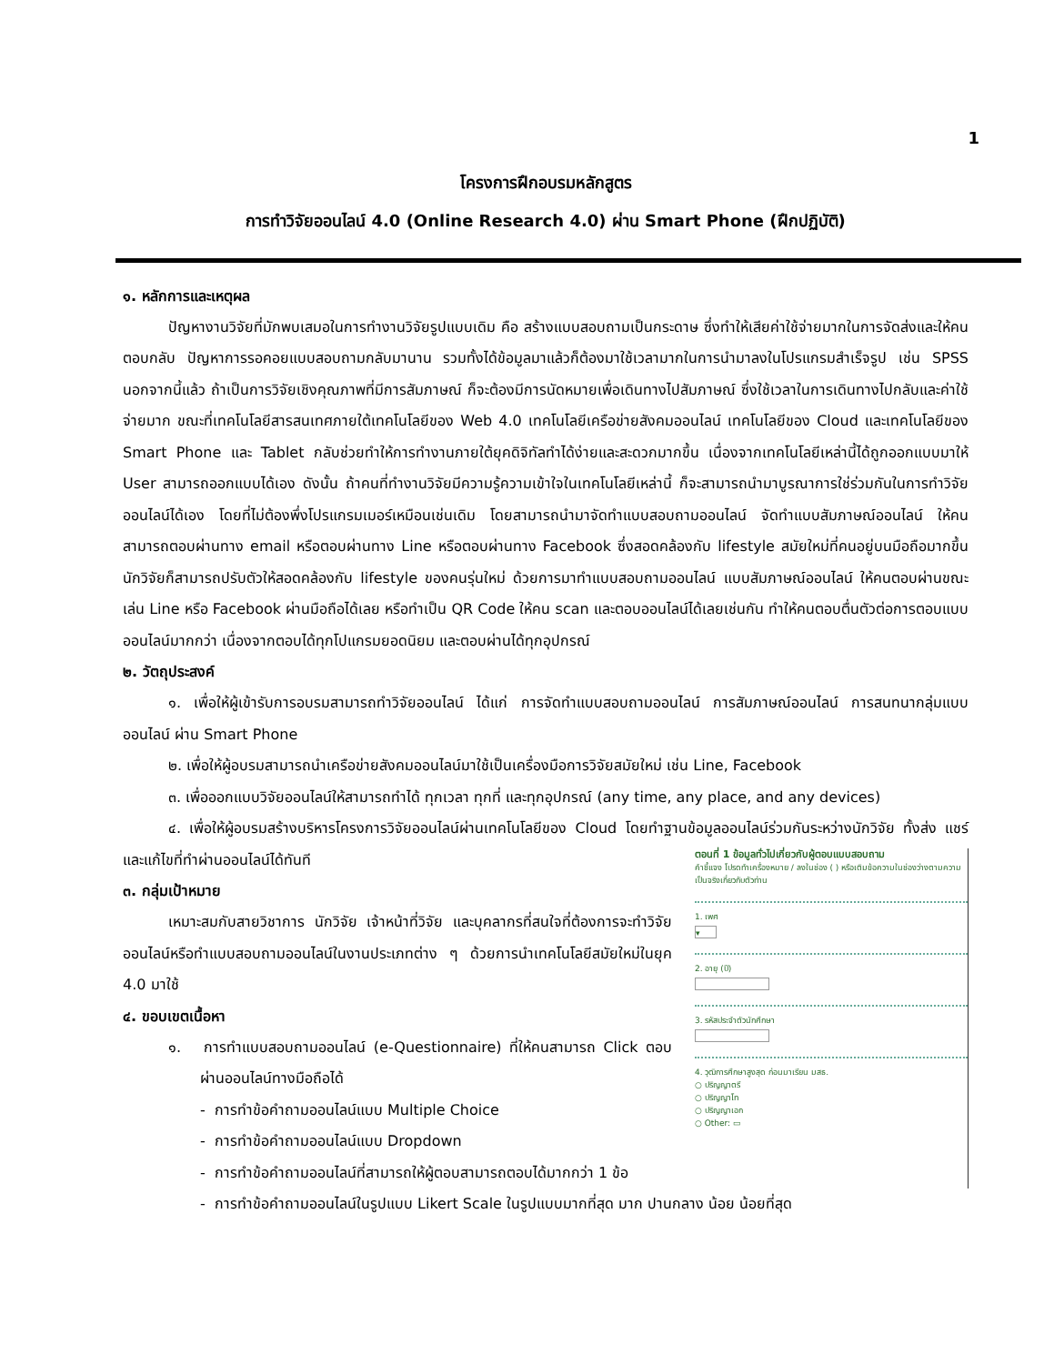1
โครงการฝึกอบรมหลักสูตร
การทำวิจัยออนไลน์ 4.0 (Online Research 4.0) ผ่าน Smart Phone (ฝึกปฏิบัติ)
๑. หลักการและเหตุผล
ปัญหางานวิจัยที่มักพบเสมอในการทำงานวิจัยรูปแบบเดิม คือ สร้างแบบสอบถามเป็นกระดาษ ซึ่งทำให้เสียค่าใช้จ่ายมากในการจัดส่งและให้คนตอบกลับ ปัญหาการรอคอยแบบสอบถามกลับมานาน รวมทั้งได้ข้อมูลมาแล้วก็ต้องมาใช้เวลามากในการนำมาลงในโปรแกรมสำเร็จรูป เช่น SPSS นอกจากนี้แล้ว ถ้าเป็นการวิจัยเชิงคุณภาพที่มีการสัมภาษณ์ ก็จะต้องมีการนัดหมายเพื่อเดินทางไปสัมภาษณ์ ซึ่งใช้เวลาในการเดินทางไปกลับและค่าใช้จ่ายมาก ขณะที่เทคโนโลยีสารสนเทศภายใต้เทคโนโลยีของ Web 4.0 เทคโนโลยีเครือข่ายสังคมออนไลน์ เทคโนโลยีของ Cloud และเทคโนโลยีของ Smart Phone และ Tablet กลับช่วยทำให้การทำงานภายใต้ยุคดิจิทัลทำได้ง่ายและสะดวกมากขึ้น เนื่องจากเทคโนโลยีเหล่านี้ได้ถูกออกแบบมาให้ User สามารถออกแบบได้เอง ดังนั้น ถ้าคนที่ทำงานวิจัยมีความรู้ความเข้าใจในเทคโนโลยีเหล่านี้ ก็จะสามารถนำมาบูรณาการใช่ร่วมกันในการทำวิจัยออนไลน์ได้เอง โดยที่ไม่ต้องพึ่งโปรแกรมเมอร์เหมือนเช่นเดิม โดยสามารถนำมาจัดทำแบบสอบถามออนไลน์ จัดทำแบบสัมภาษณ์ออนไลน์ ให้คนสามารถตอบผ่านทาง email หรือตอบผ่านทาง Line หรือตอบผ่านทาง Facebook ซึ่งสอดคล้องกับ lifestyle สมัยใหม่ที่คนอยู่บนมือถือมากขึ้น นักวิจัยก็สามารถปรับตัวให้สอดคล้องกับ lifestyle ของคนรุ่นใหม่ ด้วยการมาทำแบบสอบถามออนไลน์ แบบสัมภาษณ์ออนไลน์ ให้คนตอบผ่านขณะเล่น Line หรือ Facebook ผ่านมือถือได้เลย หรือทำเป็น QR Code ให้คน scan และตอบออนไลน์ได้เลยเช่นกัน ทำให้คนตอบตื่นตัวต่อการตอบแบบออนไลน์มากกว่า เนื่องจากตอบได้ทุกโปแกรมยอดนิยม และตอบผ่านได้ทุกอุปกรณ์
๒. วัตถุประสงค์
๑. เพื่อให้ผู้เข้ารับการอบรมสามารถทำวิจัยออนไลน์ ได้แก่ การจัดทำแบบสอบถามออนไลน์ การสัมภาษณ์ออนไลน์ การสนทนากลุ่มแบบออนไลน์ ผ่าน Smart Phone
๒. เพื่อให้ผู้อบรมสามารถนำเครือข่ายสังคมออนไลน์มาใช้เป็นเครื่องมือการวิจัยสมัยใหม่ เช่น Line, Facebook
๓. เพื่อออกแบบวิจัยออนไลน์ให้สามารถทำได้ ทุกเวลา ทุกที่ และทุกอุปกรณ์ (any time, any place, and any devices)
๔. เพื่อให้ผู้อบรมสร้างบริหารโครงการวิจัยออนไลน์ผ่านเทคโนโลยีของ Cloud โดยทำฐานข้อมูลออนไลน์ร่วมกันระหว่างนักวิจัย ทั้งส่ง แชร์ และแก้ไขที่ทำผ่านออนไลน์ได้ทันที
๓. กลุ่มเป้าหมาย
เหมาะสมกับสายวิชาการ นักวิจัย เจ้าหน้าที่วิจัย และบุคลากรที่สนใจที่ต้องการจะทำวิจัยออนไลน์หรือทำแบบสอบถามออนไลน์ในงานประเภทต่าง ๆ ด้วยการนำเทคโนโลยีสมัยใหม่ในยุค 4.0 มาใช้
๔. ขอบเขตเนื้อหา
๑. การทำแบบสอบถามออนไลน์ (e-Questionnaire) ที่ให้คนสามารถ Click ตอบผ่านออนไลน์ทางมือถือได้
- การทำข้อคำถามออนไลน์แบบ Multiple Choice
- การทำข้อคำถามออนไลน์แบบ Dropdown
- การทำข้อคำถามออนไลน์ที่สามารถให้ผู้ตอบสามารถตอบได้มากกว่า 1 ข้อ
ตอนที่ 1 ข้อมูลทั่วไปเกี่ยวกับผู้ตอบแบบสอบถาม
คำชี้แจง โปรดทำเครื่องหมาย / ลงในช่อง ( ) หรือเติมข้อความในช่องว่างตามความเป็นจริงเกี่ยวกับตัวท่าน
1. เพศ
▾
2. อายุ (ปี)
3. รหัสประจำตัวนักศึกษา
4. วุฒิการศึกษาสูงสุด ก่อนมาเรียน มสธ.
○ ปริญญาตรี
○ ปริญญาโท
○ ปริญญาเอก
○ Other: ▭
- การทำข้อคำถามออนไลน์ในรูปแบบ Likert Scale ในรูปแบบมากที่สุด มาก ปานกลาง น้อย น้อยที่สุด